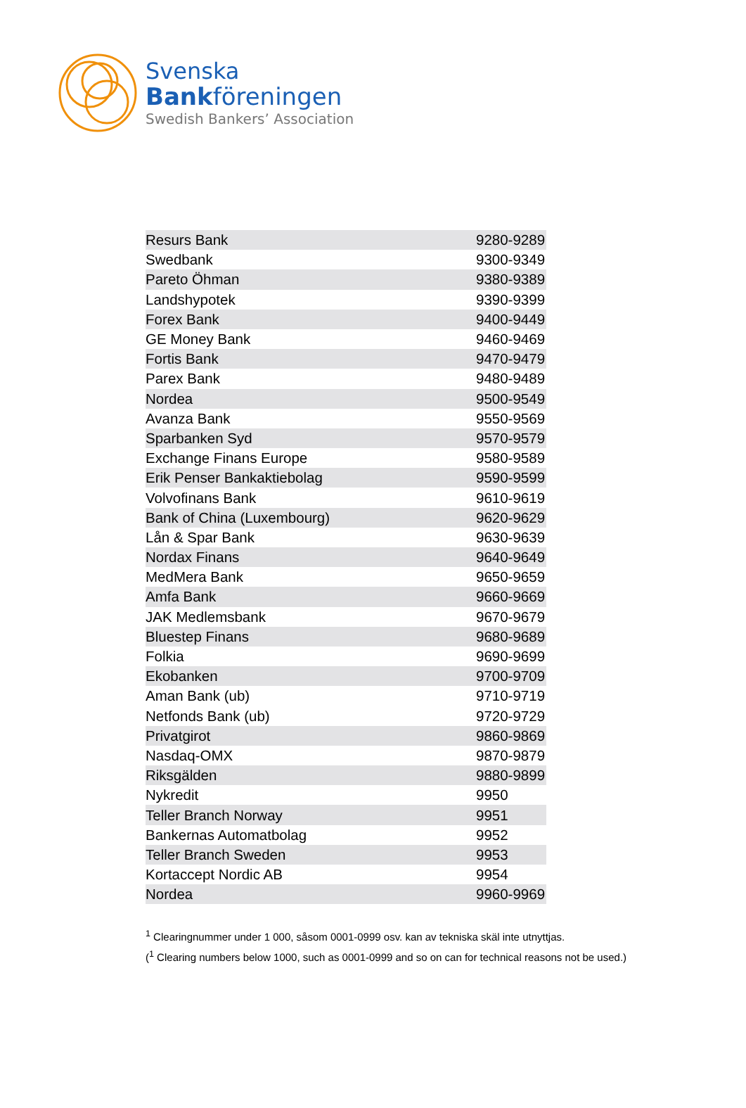Svenska
Bankföreningen
Swedish Bankers’ Association
| Resurs Bank | 9280-9289 |
| Swedbank | 9300-9349 |
| Pareto Öhman | 9380-9389 |
| Landshypotek | 9390-9399 |
| Forex Bank | 9400-9449 |
| GE Money Bank | 9460-9469 |
| Fortis Bank | 9470-9479 |
| Parex Bank | 9480-9489 |
| Nordea | 9500-9549 |
| Avanza Bank | 9550-9569 |
| Sparbanken Syd | 9570-9579 |
| Exchange Finans Europe | 9580-9589 |
| Erik Penser Bankaktiebolag | 9590-9599 |
| Volvofinans Bank | 9610-9619 |
| Bank of China (Luxembourg) | 9620-9629 |
| Lån & Spar Bank | 9630-9639 |
| Nordax Finans | 9640-9649 |
| MedMera Bank | 9650-9659 |
| Amfa Bank | 9660-9669 |
| JAK Medlemsbank | 9670-9679 |
| Bluestep Finans | 9680-9689 |
| Folkia | 9690-9699 |
| Ekobanken | 9700-9709 |
| Aman Bank (ub) | 9710-9719 |
| Netfonds Bank (ub) | 9720-9729 |
| Privatgirot | 9860-9869 |
| Nasdaq-OMX | 9870-9879 |
| Riksgälden | 9880-9899 |
| Nykredit | 9950 |
| Teller Branch Norway | 9951 |
| Bankernas Automatbolag | 9952 |
| Teller Branch Sweden | 9953 |
| Kortaccept Nordic AB | 9954 |
| Nordea | 9960-9969 |
<sup>1</sup> Clearingnummer under 1 000, såsom 0001-0999 osv. kan av tekniska skäl inte utnyttjas.
(<sup>1</sup> Clearing numbers below 1000, such as 0001-0999 and so on can for technical reasons not be used.)